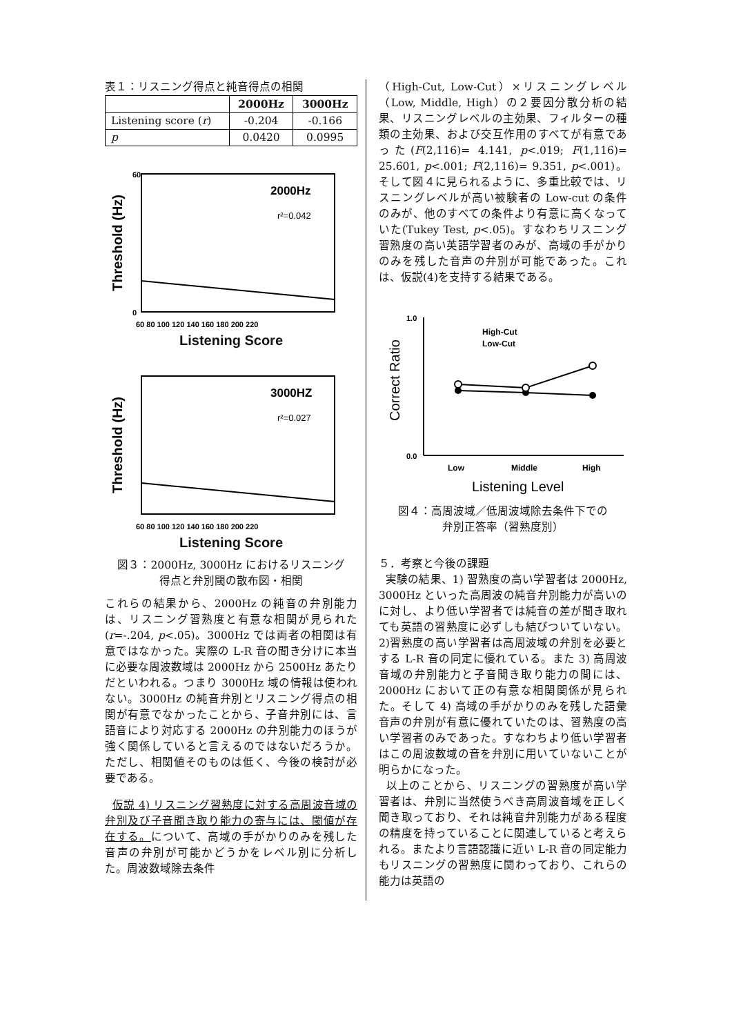表１：リスニング得点と純音得点の相関
| | 2000Hz | 3000Hz |
| --- | --- | --- |
| Listening score ( r ) | -0.204 | -0.166 |
| p | 0.0420 | 0.0995 |
60
0
2000Hz
r²=0.042
60 80 100 120 140 160 180 200 220
Threshold (Hz)
Listening Score
3000HZ
r²=0.027
60 80 100 120 140 160 180 200 220
Threshold (Hz)
Listening Score
図３：2000Hz, 3000Hz におけるリスニング
得点と弁別閾の散布図・相関
これらの結果から、2000Hz の純音の弁別能力は、リスニング習熟度と有意な相関が見られた(r=-.204, p<.05)。3000Hz では両者の相関は有意ではなかった。実際の L-R 音の聞き分けに本当に必要な周波数域は 2000Hz から 2500Hz あたりだといわれる。つまり 3000Hz 域の情報は使われない。3000Hz の純音弁別とリスニング得点の相関が有意でなかったことから、子音弁別には、言語音により対応する 2000Hz の弁別能力のほうが強く関係していると言えるのではないだろうか。ただし、相関値そのものは低く、今後の検討が必要である。
仮説 4) リスニング習熟度に対する高周波音域の弁別及び子音聞き取り能力の寄与には、閾値が存在する。について、高域の手がかりのみを残した音声の弁別が可能かどうかをレベル別に分析した。周波数域除去条件
（High-Cut, Low-Cut）×リスニングレベル（Low, Middle, High）の２要因分散分析の結果、リスニングレベルの主効果、フィルターの種類の主効果、および交互作用のすべてが有意であった(F(2,116)= 4.141, p<.019; F(1,116)= 25.601, p<.001; F(2,116)= 9.351, p<.001)。そして図４に見られるように、多重比較では、リスニングレベルが高い被験者の Low-cut の条件のみが、他のすべての条件より有意に高くなっていた(Tukey Test, p<.05)。すなわちリスニング習熟度の高い英語学習者のみが、高域の手がかりのみを残した音声の弁別が可能であった。これは、仮説(4)を支持する結果である。
1.0
0.0
High-Cut
Low-Cut
Low
Middle
High
Listening Level
Correct Ratio
図４：高周波域／低周波域除去条件下での
弁別正答率（習熟度別）
５．考察と今後の課題
実験の結果、1) 習熟度の高い学習者は 2000Hz, 3000Hz といった高周波の純音弁別能力が高いのに対し、より低い学習者では純音の差が聞き取れても英語の習熟度に必ずしも結びついていない。2)習熟度の高い学習者は高周波域の弁別を必要とする L-R 音の同定に優れている。また 3) 高周波音域の弁別能力と子音聞き取り能力の間には、2000Hz において正の有意な相関関係が見られた。そして 4) 高域の手がかりのみを残した語彙音声の弁別が有意に優れていたのは、習熟度の高い学習者のみであった。すなわちより低い学習者はこの周波数域の音を弁別に用いていないことが明らかになった。
以上のことから、リスニングの習熟度が高い学習者は、弁別に当然使うべき高周波音域を正しく聞き取っており、それは純音弁別能力がある程度の精度を持っていることに関連していると考えられる。またより言語認識に近い L-R 音の同定能力もリスニングの習熟度に関わっており、これらの能力は英語の